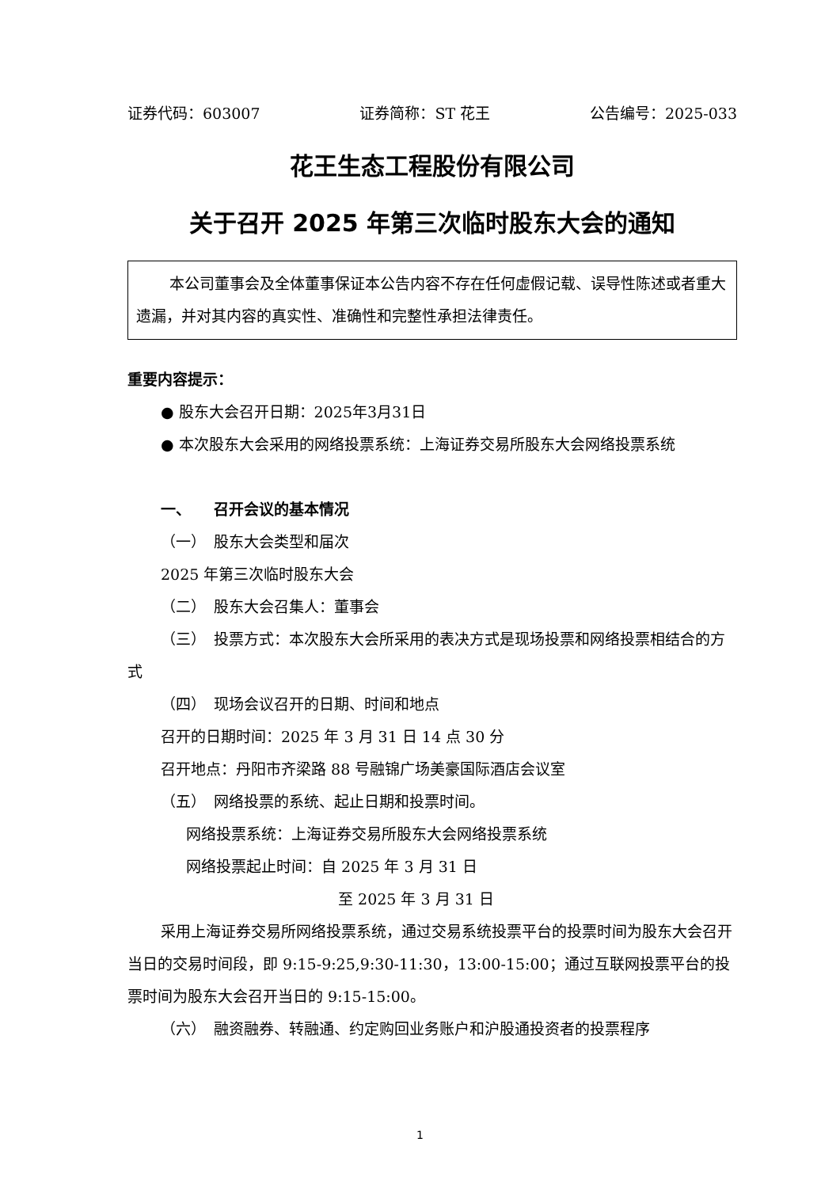证券代码：603007 证券简称：ST 花王 公告编号：2025-033
花王生态工程股份有限公司
关于召开 2025 年第三次临时股东大会的通知
本公司董事会及全体董事保证本公告内容不存在任何虚假记载、误导性陈述或者重大遗漏，并对其内容的真实性、准确性和完整性承担法律责任。
重要内容提示：
● 股东大会召开日期：2025年3月31日
● 本次股东大会采用的网络投票系统：上海证券交易所股东大会网络投票系统
一、　　召开会议的基本情况
（一）　股东大会类型和届次
2025 年第三次临时股东大会
（二）　股东大会召集人：董事会
（三）　投票方式：本次股东大会所采用的表决方式是现场投票和网络投票相结合的方式
（四）　现场会议召开的日期、时间和地点
召开的日期时间：2025 年 3 月 31 日 14 点 30 分
召开地点：丹阳市齐梁路 88 号融锦广场美豪国际酒店会议室
（五）　网络投票的系统、起止日期和投票时间。
网络投票系统：上海证券交易所股东大会网络投票系统
网络投票起止时间：自 2025 年 3 月 31 日
至 2025 年 3 月 31 日
采用上海证券交易所网络投票系统，通过交易系统投票平台的投票时间为股东大会召开当日的交易时间段，即 9:15-9:25,9:30-11:30，13:00-15:00；通过互联网投票平台的投票时间为股东大会召开当日的 9:15-15:00。
（六）　融资融券、转融通、约定购回业务账户和沪股通投资者的投票程序
1